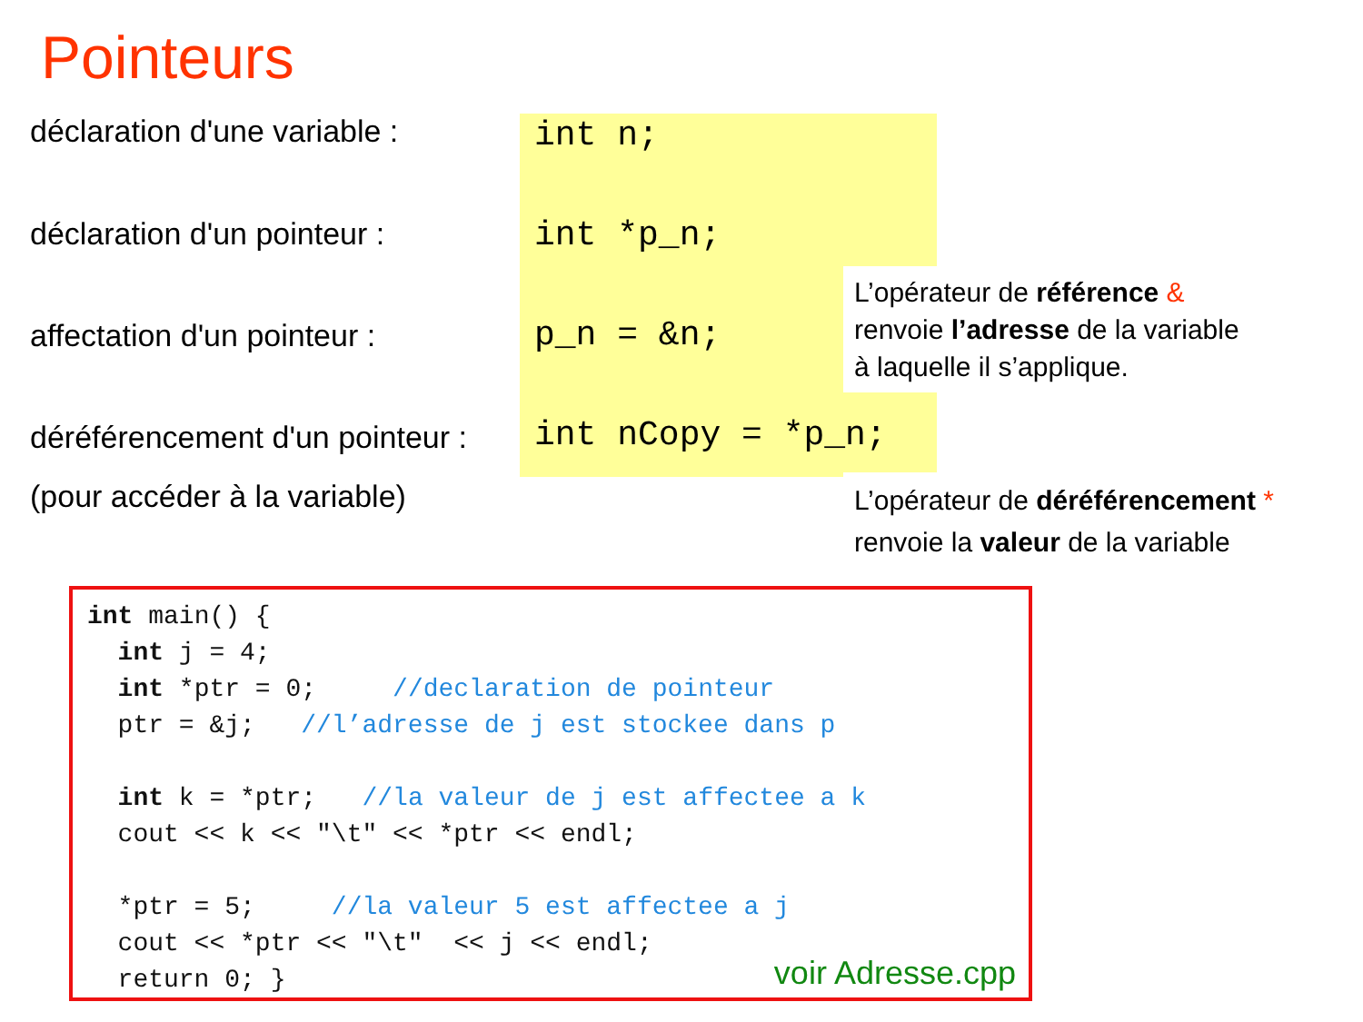Pointeurs
déclaration d'une variable : int n;
déclaration d'un pointeur : int *p_n;
affectation d'un pointeur : p_n = &n;
L’opérateur de référence &
renvoie l’adresse de la variable
à laquelle il s’applique.
déréférencement d'un pointeur :
int nCopy = *p_n;
(pour accéder à la variable)
L’opérateur de déréférencement *
renvoie la valeur de la variable
int main() {
  int j = 4;
  int *ptr = 0;     //declaration de pointeur
  ptr = &j;   //l’adresse de j est stockee dans p

  int k = *ptr;   //la valeur de j est affectee a k
  cout << k << "\t" << *ptr << endl;

  *ptr = 5;     //la valeur 5 est affectee a j
  cout << *ptr << "\t"  << j << endl;
  return 0; }
voir Adresse.cpp